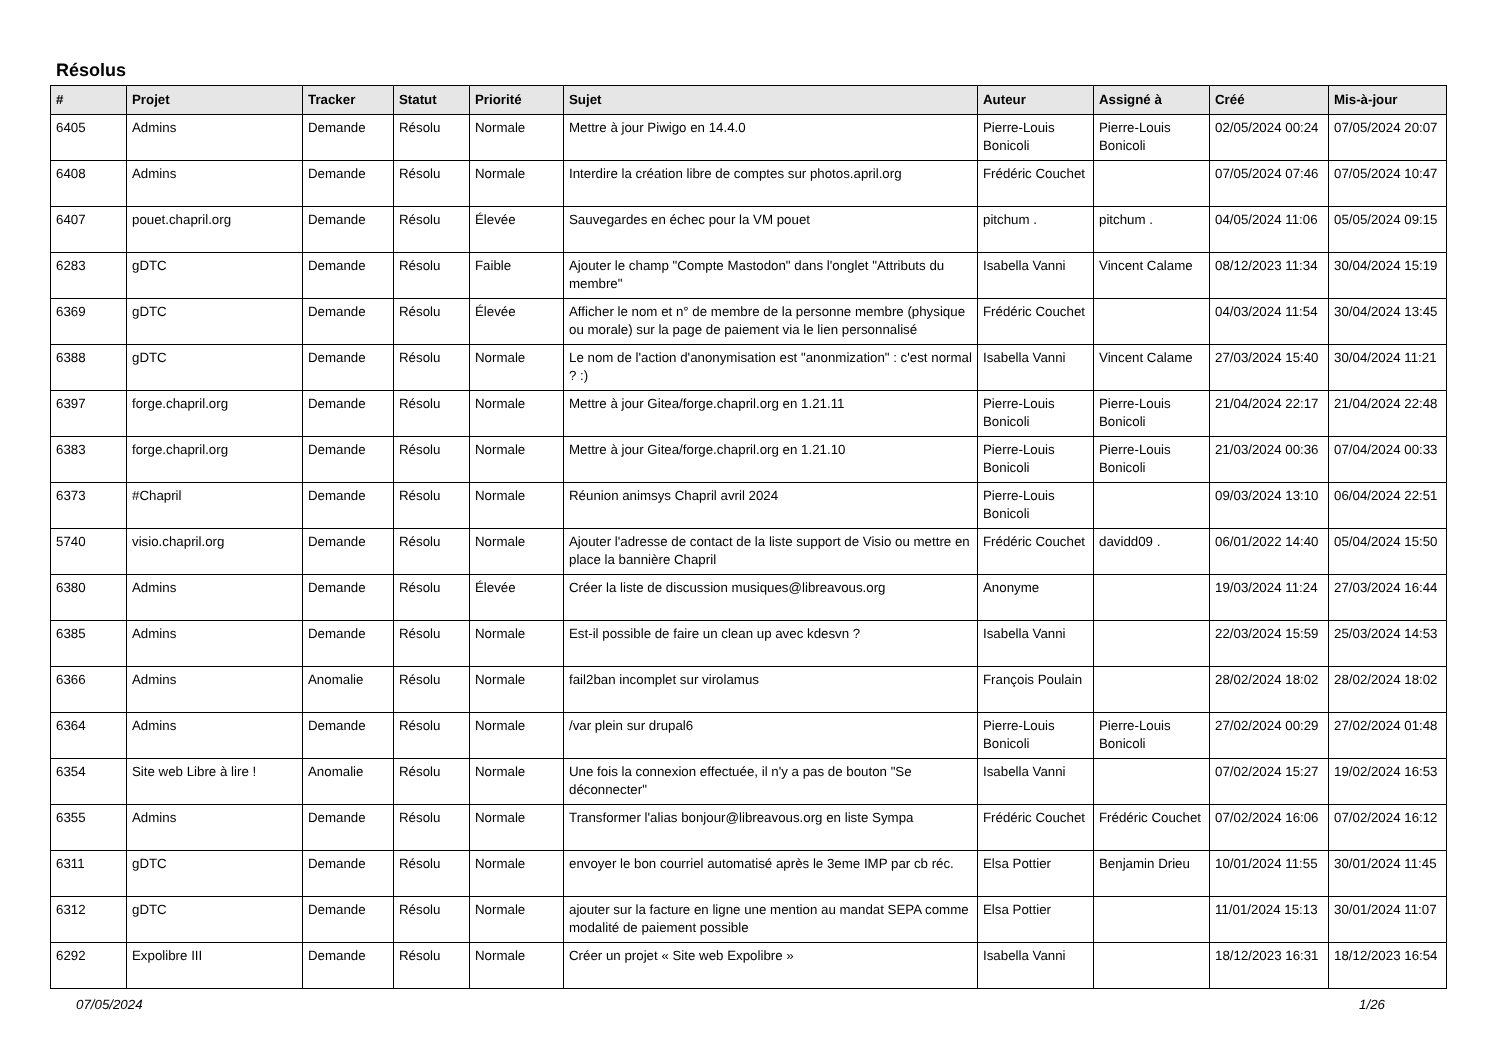Résolus
| # | Projet | Tracker | Statut | Priorité | Sujet | Auteur | Assigné à | Créé | Mis-à-jour |
| --- | --- | --- | --- | --- | --- | --- | --- | --- | --- |
| 6405 | Admins | Demande | Résolu | Normale | Mettre à jour Piwigo en 14.4.0 | Pierre-Louis Bonicoli | Pierre-Louis Bonicoli | 02/05/2024 00:24 | 07/05/2024 20:07 |
| 6408 | Admins | Demande | Résolu | Normale | Interdire la création libre de comptes sur photos.april.org | Frédéric Couchet | | 07/05/2024 07:46 | 07/05/2024 10:47 |
| 6407 | pouet.chapril.org | Demande | Résolu | Élevée | Sauvegardes en échec pour la VM pouet | pitchum . | pitchum . | 04/05/2024 11:06 | 05/05/2024 09:15 |
| 6283 | gDTC | Demande | Résolu | Faible | Ajouter le champ "Compte Mastodon" dans l'onglet "Attributs du membre" | Isabella Vanni | Vincent Calame | 08/12/2023 11:34 | 30/04/2024 15:19 |
| 6369 | gDTC | Demande | Résolu | Élevée | Afficher le nom et n° de membre de la personne membre (physique ou morale) sur la page de paiement via le lien personnalisé | Frédéric Couchet | | 04/03/2024 11:54 | 30/04/2024 13:45 |
| 6388 | gDTC | Demande | Résolu | Normale | Le nom de l'action d'anonymisation est "anonmization" : c'est normal ? :) | Isabella Vanni | Vincent Calame | 27/03/2024 15:40 | 30/04/2024 11:21 |
| 6397 | forge.chapril.org | Demande | Résolu | Normale | Mettre à jour Gitea/forge.chapril.org en 1.21.11 | Pierre-Louis Bonicoli | Pierre-Louis Bonicoli | 21/04/2024 22:17 | 21/04/2024 22:48 |
| 6383 | forge.chapril.org | Demande | Résolu | Normale | Mettre à jour Gitea/forge.chapril.org en 1.21.10 | Pierre-Louis Bonicoli | Pierre-Louis Bonicoli | 21/03/2024 00:36 | 07/04/2024 00:33 |
| 6373 | #Chapril | Demande | Résolu | Normale | Réunion animsys Chapril avril 2024 | Pierre-Louis Bonicoli | | 09/03/2024 13:10 | 06/04/2024 22:51 |
| 5740 | visio.chapril.org | Demande | Résolu | Normale | Ajouter l'adresse de contact de la liste support de Visio ou mettre en place la bannière Chapril | Frédéric Couchet | davidd09 . | 06/01/2022 14:40 | 05/04/2024 15:50 |
| 6380 | Admins | Demande | Résolu | Élevée | Créer la liste de discussion musiques@libreavous.org | Anonyme | | 19/03/2024 11:24 | 27/03/2024 16:44 |
| 6385 | Admins | Demande | Résolu | Normale | Est-il possible de faire un clean up avec kdesvn ? | Isabella Vanni | | 22/03/2024 15:59 | 25/03/2024 14:53 |
| 6366 | Admins | Anomalie | Résolu | Normale | fail2ban incomplet sur virolamus | François Poulain | | 28/02/2024 18:02 | 28/02/2024 18:02 |
| 6364 | Admins | Demande | Résolu | Normale | /var plein sur drupal6 | Pierre-Louis Bonicoli | Pierre-Louis Bonicoli | 27/02/2024 00:29 | 27/02/2024 01:48 |
| 6354 | Site web Libre à lire ! | Anomalie | Résolu | Normale | Une fois la connexion effectuée, il n'y a pas de bouton "Se déconnecter" | Isabella Vanni | | 07/02/2024 15:27 | 19/02/2024 16:53 |
| 6355 | Admins | Demande | Résolu | Normale | Transformer l'alias bonjour@libreavous.org en liste Sympa | Frédéric Couchet | Frédéric Couchet | 07/02/2024 16:06 | 07/02/2024 16:12 |
| 6311 | gDTC | Demande | Résolu | Normale | envoyer le bon courriel automatisé après le 3eme IMP par cb réc. | Elsa Pottier | Benjamin Drieu | 10/01/2024 11:55 | 30/01/2024 11:45 |
| 6312 | gDTC | Demande | Résolu | Normale | ajouter sur la facture en ligne une mention au mandat SEPA comme modalité de paiement possible | Elsa Pottier | | 11/01/2024 15:13 | 30/01/2024 11:07 |
| 6292 | Expolibre III | Demande | Résolu | Normale | Créer un projet « Site web Expolibre » | Isabella Vanni | | 18/12/2023 16:31 | 18/12/2023 16:54 |
07/05/2024 1/26